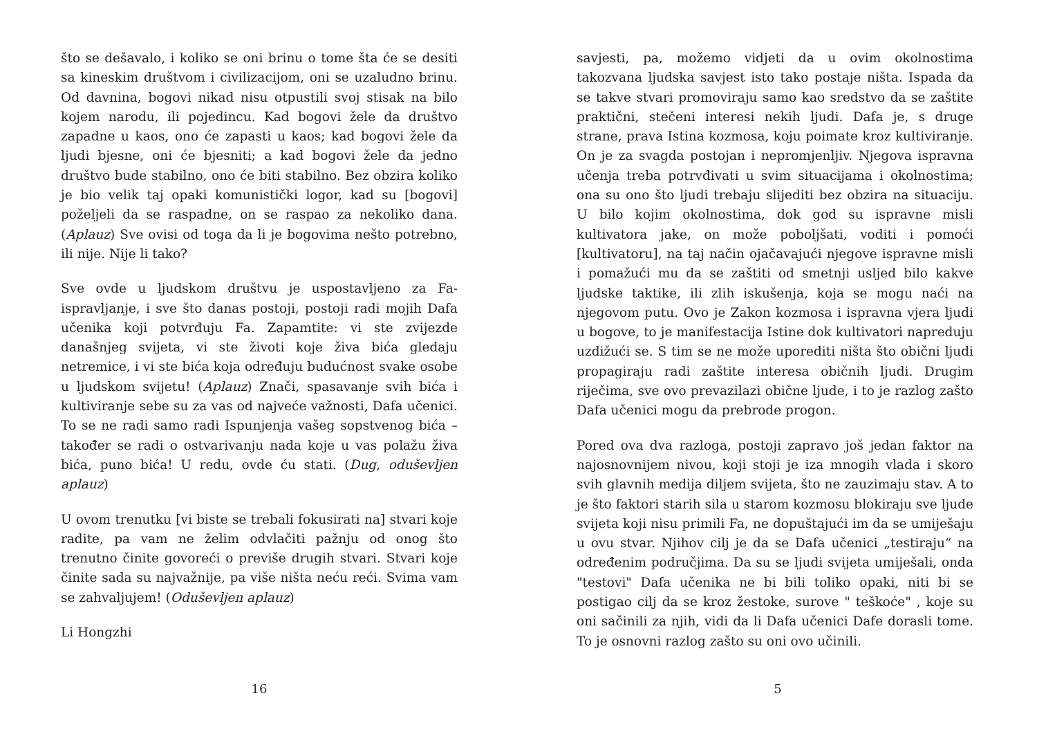što se dešavalo, i koliko se oni brinu o tome šta će se desiti sa kineskim društvom i civilizacijom, oni se uzaludno brinu. Od davnina, bogovi nikad nisu otpustili svoj stisak na bilo kojem narodu, ili pojedincu. Kad bogovi žele da društvo zapadne u kaos, ono će zapasti u kaos; kad bogovi žele da ljudi bjesne, oni će bjesniti; a kad bogovi žele da jedno društvo bude stabilno, ono će biti stabilno. Bez obzira koliko je bio velik taj opaki komunistički logor, kad su [bogovi] poželjeli da se raspadne, on se raspao za nekoliko dana. (Aplauz) Sve ovisi od toga da li je bogovima nešto potrebno, ili nije. Nije li tako?
Sve ovde u ljudskom društvu je uspostavljeno za Fa-ispravljanje, i sve što danas postoji, postoji radi mojih Dafa učenika koji potvrđuju Fa. Zapamtite: vi ste zvijezde današnjeg svijeta, vi ste životi koje živa bića gledaju netremice, i vi ste bića koja određuju budućnost svake osobe u ljudskom svijetu! (Aplauz) Znači, spasavanje svih bića i kultiviranje sebe su za vas od najveće važnosti, Dafa učenici. To se ne radi samo radi Ispunjenja vašeg sopstvenog bića – također se radi o ostvarivanju nada koje u vas polažu živa bića, puno bića! U redu, ovde ću stati. (Dug, oduševljen aplauz)
U ovom trenutku [vi biste se trebali fokusirati na] stvari koje radite, pa vam ne želim odvlačiti pažnju od onog što trenutno činite govoreći o previše drugih stvari. Stvari koje činite sada su najvažnije, pa više ništa neću reći. Svima vam se zahvaljujem! (Oduševljen aplauz)
Li Hongzhi
16
savjesti, pa, možemo vidjeti da u ovim okolnostima takozvana ljudska savjest isto tako postaje ništa. Ispada da se takve stvari promoviraju samo kao sredstvo da se zaštite praktični, stečeni interesi nekih ljudi. Dafa je, s druge strane, prava Istina kozmosa, koju poimate kroz kultiviranje. On je za svagda postojan i nepromjenljiv. Njegova ispravna učenja treba potrvđivati u svim situacijama i okolnostima; ona su ono što ljudi trebaju slijediti bez obzira na situaciju. U bilo kojim okolnostima, dok god su ispravne misli kultivatora jake, on može poboljšati, voditi i pomoći [kultivatoru], na taj način ojačavajući njegove ispravne misli i pomažući mu da se zaštiti od smetnji usljed bilo kakve ljudske taktike, ili zlih iskušenja, koja se mogu naći na njegovom putu. Ovo je Zakon kozmosa i ispravna vjera ljudi u bogove, to je manifestacija Istine dok kultivatori napreduju uzdižući se. S tim se ne može uporediti ništa što obični ljudi propagiraju radi zaštite interesa običnih ljudi. Drugim riječima, sve ovo prevazilazi obične ljude, i to je razlog zašto Dafa učenici mogu da prebrode progon.
Pored ova dva razloga, postoji zapravo još jedan faktor na najosnovnijem nivou, koji stoji je iza mnogih vlada i skoro svih glavnih medija diljem svijeta, što ne zauzimaju stav. A to je što faktori starih sila u starom kozmosu blokiraju sve ljude svijeta koji nisu primili Fa, ne dopuštajući im da se umiješaju u ovu stvar. Njihov cilj je da se Dafa učenici „testiraju“ na određenim područjima. Da su se ljudi svijeta umiješali, onda "testovi" Dafa učenika ne bi bili toliko opaki, niti bi se postigao cilj da se kroz žestoke, surove " teškoće" , koje su oni sačinili za njih, vidi da li Dafa učenici Dafe dorasli tome. To je osnovni razlog zašto su oni ovo učinili.
5